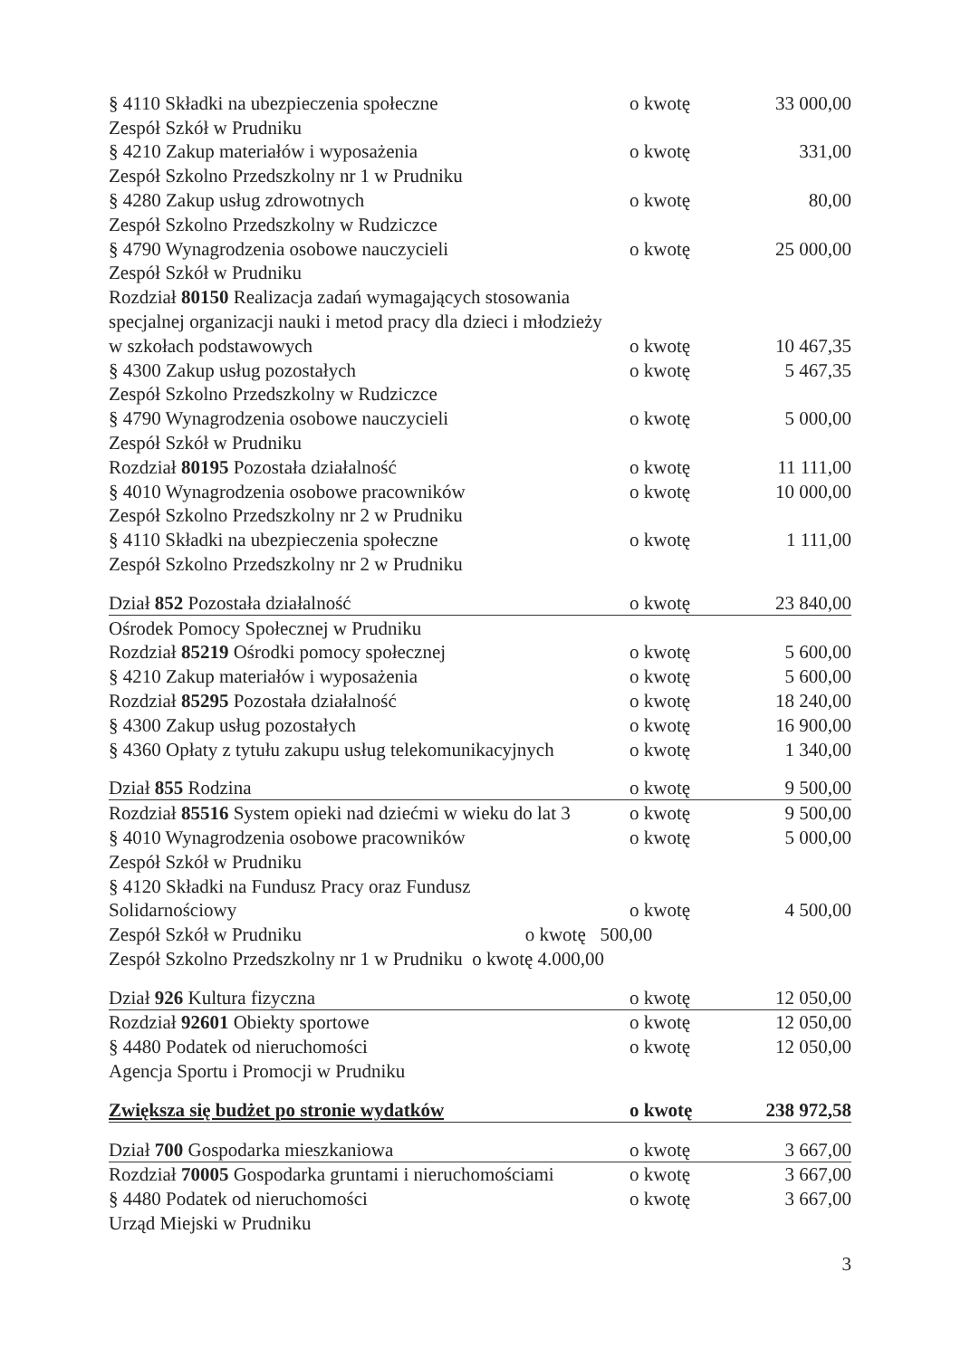| § 4110 Składki na ubezpieczenia społeczne | o kwotę | 33 000,00 |
| Zespół Szkół w Prudniku | | |
| § 4210 Zakup materiałów i wyposażenia | o kwotę | 331,00 |
| Zespół Szkolno Przedszkolny nr 1 w Prudniku | | |
| § 4280 Zakup usług zdrowotnych | o kwotę | 80,00 |
| Zespół Szkolno Przedszkolny w Rudziczce | | |
| § 4790 Wynagrodzenia osobowe nauczycieli | o kwotę | 25 000,00 |
| Zespół Szkół w Prudniku | | |
| Rozdział 80150 Realizacja zadań wymagających stosowania | | |
| specjalnej organizacji nauki i metod pracy dla dzieci i młodzieży | | |
| w szkołach podstawowych | o kwotę | 10 467,35 |
| § 4300 Zakup usług pozostałych | o kwotę | 5 467,35 |
| Zespół Szkolno Przedszkolny w Rudziczce | | |
| § 4790 Wynagrodzenia osobowe nauczycieli | o kwotę | 5 000,00 |
| Zespół Szkół w Prudniku | | |
| Rozdział 80195 Pozostała działalność | o kwotę | 11 111,00 |
| § 4010 Wynagrodzenia osobowe pracowników | o kwotę | 10 000,00 |
| Zespół Szkolno Przedszkolny nr 2 w Prudniku | | |
| § 4110 Składki na ubezpieczenia społeczne | o kwotę | 1 111,00 |
| Zespół Szkolno Przedszkolny nr 2 w Prudniku | | |
| Dział 852 Pozostała działalność | o kwotę | 23 840,00 |
| Ośrodek Pomocy Społecznej w Prudniku | | |
| Rozdział 85219 Ośrodki pomocy społecznej | o kwotę | 5 600,00 |
| § 4210 Zakup materiałów i wyposażenia | o kwotę | 5 600,00 |
| Rozdział 85295 Pozostała działalność | o kwotę | 18 240,00 |
| § 4300 Zakup usług pozostałych | o kwotę | 16 900,00 |
| § 4360 Opłaty z tytułu zakupu usług telekomunikacyjnych | o kwotę | 1 340,00 |
| Dział 855 Rodzina | o kwotę | 9 500,00 |
| Rozdział 85516 System opieki nad dziećmi w wieku do lat 3 | o kwotę | 9 500,00 |
| § 4010 Wynagrodzenia osobowe pracowników | o kwotę | 5 000,00 |
| Zespół Szkół w Prudniku | | |
| § 4120 Składki na Fundusz Pracy oraz Fundusz | | |
| Solidarnościowy | o kwotę | 4 500,00 |
| Zespół Szkół w Prudniku o kwotę 500,00 | | |
| Zespół Szkolno Przedszkolny nr 1 w Prudniku o kwotę 4.000,00 | | |
| Dział 926 Kultura fizyczna | o kwotę | 12 050,00 |
| Rozdział 92601 Obiekty sportowe | o kwotę | 12 050,00 |
| § 4480 Podatek od nieruchomości | o kwotę | 12 050,00 |
| Agencja Sportu i Promocji w Prudniku | | |
| Zwiększa się budżet po stronie wydatków | o kwotę | 238 972,58 |
| Dział 700 Gospodarka mieszkaniowa | o kwotę | 3 667,00 |
| Rozdział 70005 Gospodarka gruntami i nieruchomościami | o kwotę | 3 667,00 |
| § 4480 Podatek od nieruchomości | o kwotę | 3 667,00 |
| Urząd Miejski w Prudniku | | |
3